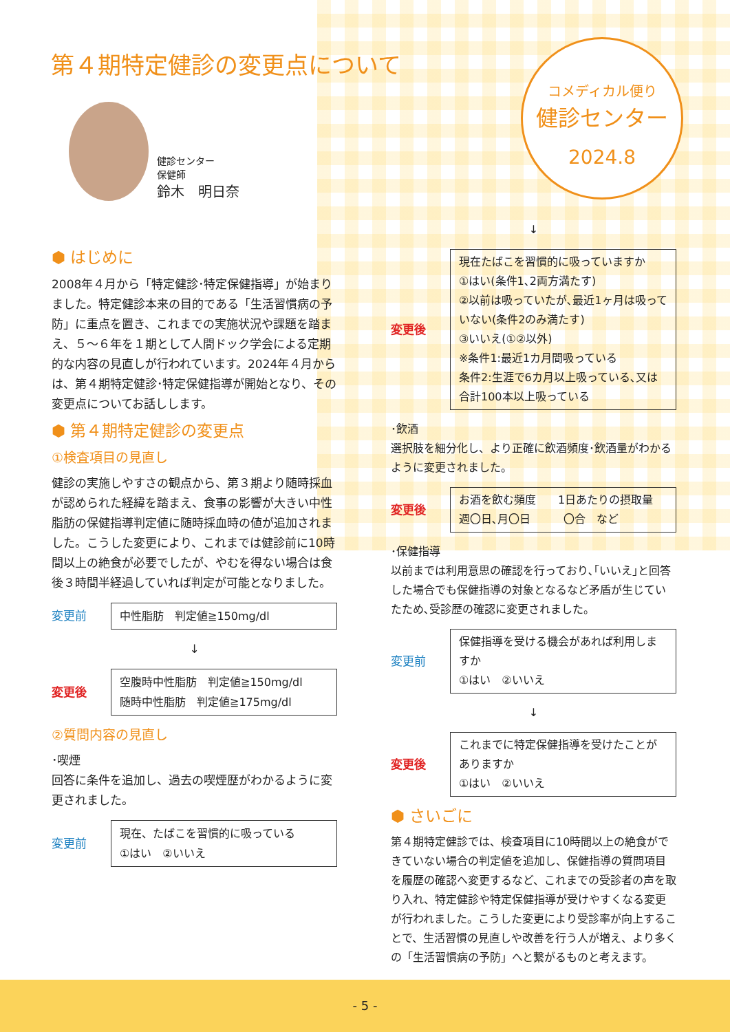第４期特定健診の変更点について
健診センター
保健師
鈴木　明日奈
コメディカル便り
健診センター
2024.8
⬢ はじめに
2008年４月から「特定健診･特定保健指導」が始まりました。特定健診本来の目的である「生活習慣病の予防」に重点を置き、これまでの実施状況や課題を踏まえ、５～６年を１期として人間ドック学会による定期的な内容の見直しが行われています。2024年４月からは、第４期特定健診･特定保健指導が開始となり、その変更点についてお話しします。
⬢ 第４期特定健診の変更点
①検査項目の見直し
健診の実施しやすさの観点から、第３期より随時採血が認められた経緯を踏まえ、食事の影響が大きい中性脂肪の保健指導判定値に随時採血時の値が追加されました。こうした変更により、これまでは健診前に10時間以上の絶食が必要でしたが、やむを得ない場合は食後３時間半経過していれば判定が可能となりました。
変更前
中性脂肪　判定値≧150mg/dl
↓
変更後
空腹時中性脂肪　判定値≧150mg/dl
随時中性脂肪　判定値≧175mg/dl
②質問内容の見直し
･喫煙
回答に条件を追加し、過去の喫煙歴がわかるように変更されました。
変更前
現在、たばこを習慣的に吸っている
①はい　②いいえ
↓
変更後
現在たばこを習慣的に吸っていますか
①はい(条件1､2両方満たす)
②以前は吸っていたが､最近1ヶ月は吸っていない(条件2のみ満たす)
③いいえ(①②以外)
※条件1:最近1カ月間吸っている
条件2:生涯で6カ月以上吸っている､又は合計100本以上吸っている
･飲酒
選択肢を細分化し、より正確に飲酒頻度･飲酒量がわかるように変更されました。
変更後
お酒を飲む頻度　　1日あたりの摂取量
週〇日､月〇日　　　〇合　など
･保健指導
以前までは利用意思の確認を行っており､｢いいえ｣と回答した場合でも保健指導の対象となるなど矛盾が生じていたため､受診歴の確認に変更されました。
変更前
保健指導を受ける機会があれば利用しますか
①はい　②いいえ
↓
変更後
これまでに特定保健指導を受けたことがありますか
①はい　②いいえ
⬢ さいごに
第４期特定健診では、検査項目に10時間以上の絶食ができていない場合の判定値を追加し、保健指導の質問項目を履歴の確認へ変更するなど、これまでの受診者の声を取り入れ、特定健診や特定保健指導が受けやすくなる変更が行われました。こうした変更により受診率が向上することで、生活習慣の見直しや改善を行う人が増え、より多くの「生活習慣病の予防」へと繋がるものと考えます。
- 5 -